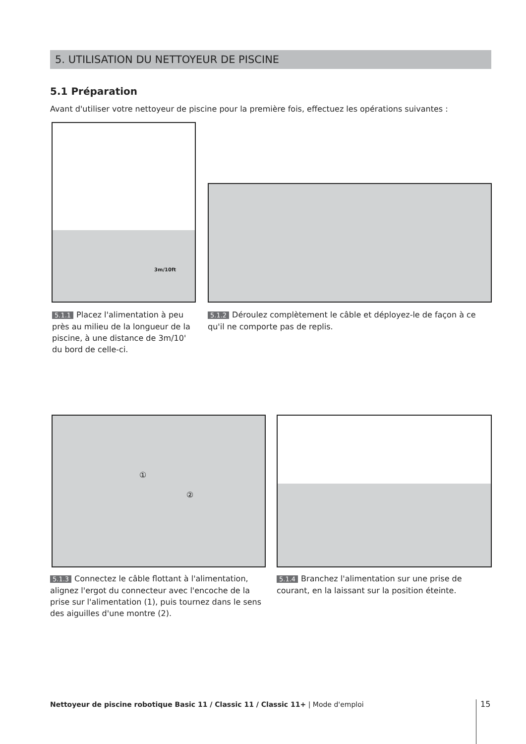5. UTILISATION DU NETTOYEUR DE PISCINE
5.1 Préparation
Avant d'utiliser votre nettoyeur de piscine pour la première fois, effectuez les opérations suivantes :
3m/10ft
5.1.1 Placez l'alimentation à peu près au milieu de la longueur de la piscine, à une distance de 3m/10' du bord de celle-ci.
5.1.2 Déroulez complètement le câble et déployez-le de façon à ce qu'il ne comporte pas de replis.
①
②
5.1.3 Connectez le câble flottant à l'alimentation, alignez l'ergot du connecteur avec l'encoche de la prise sur l'alimentation (1), puis tournez dans le sens des aiguilles d'une montre (2).
5.1.4 Branchez l'alimentation sur une prise de courant, en la laissant sur la position éteinte.
Nettoyeur de piscine robotique Basic 11 / Classic 11 / Classic 11+ | Mode d'emploi
15